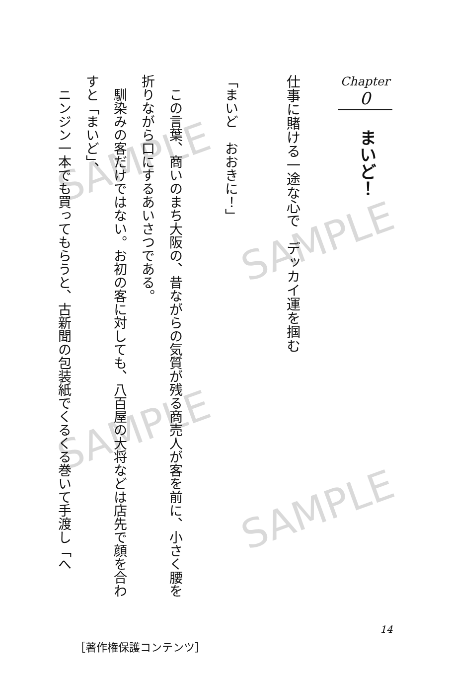Chapter
0
まいど！
仕事に賭ける一途な心で　デッカイ運を掴む
「まいど　おおきに！」
　この言葉、商いのまち大阪の、昔ながらの気質が残る商売人が客を前に、小さく腰を折りながら口にするあいさつである。
　馴染みの客だけではない。お初の客に対しても、八百屋の大将などは店先で顔を合わすと「まいど」、
　ニンジン一本でも買ってもらうと、古新聞の包装紙でくるくる巻いて手渡し「へ
14
［著作権保護コンテンツ］
SAMPLE
SAMPLE
SAMPLE
SAMPLE